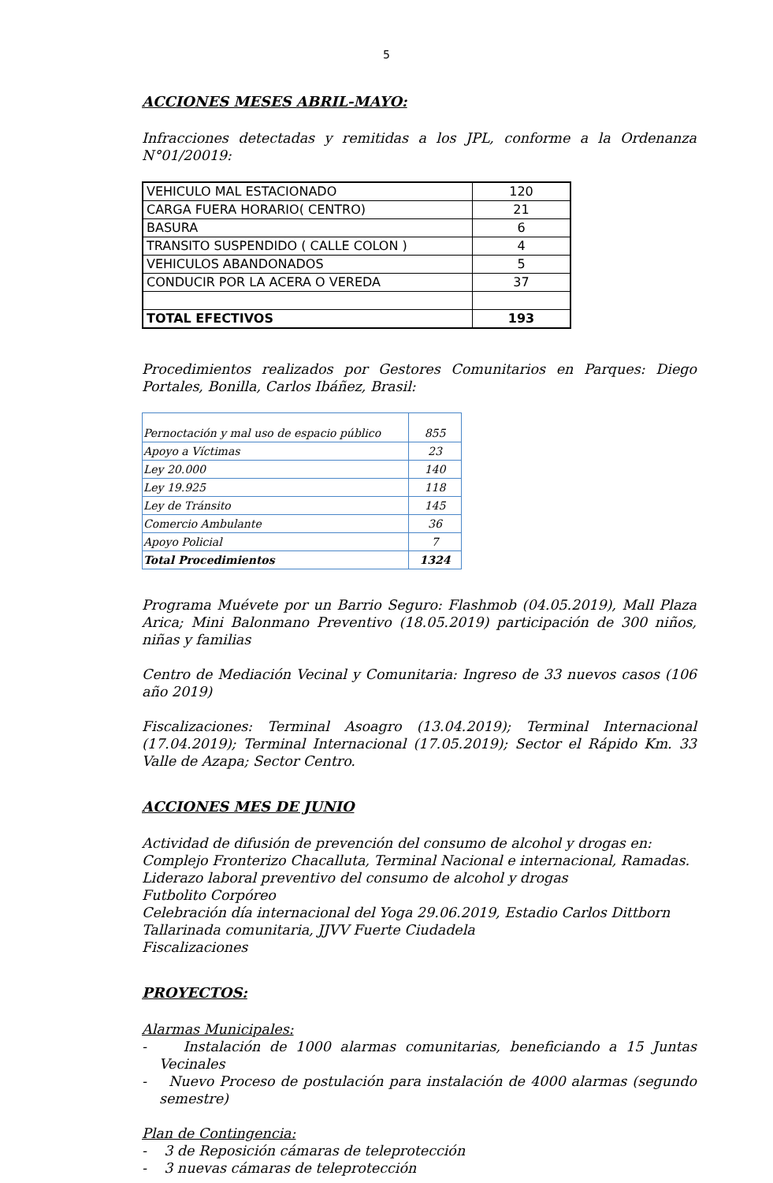5
ACCIONES MESES ABRIL-MAYO:
Infracciones detectadas y remitidas a los JPL, conforme a la Ordenanza N°01/20019:
| VEHICULO MAL ESTACIONADO | 120 |
| CARGA FUERA HORARIO( CENTRO) | 21 |
| BASURA | 6 |
| TRANSITO SUSPENDIDO ( CALLE COLON ) | 4 |
| VEHICULOS ABANDONADOS | 5 |
| CONDUCIR POR LA ACERA O VEREDA | 37 |
| TOTAL EFECTIVOS | 193 |
Procedimientos realizados por Gestores Comunitarios en Parques: Diego Portales, Bonilla, Carlos Ibáñez, Brasil:
| Pernoctación y mal uso de espacio público | 855 |
| Apoyo a Víctimas | 23 |
| Ley 20.000 | 140 |
| Ley 19.925 | 118 |
| Ley de Tránsito | 145 |
| Comercio Ambulante | 36 |
| Apoyo Policial | 7 |
| Total Procedimientos | 1324 |
Programa Muévete por un Barrio Seguro: Flashmob (04.05.2019), Mall Plaza Arica; Mini Balonmano Preventivo (18.05.2019) participación de 300 niños, niñas y familias
Centro de Mediación Vecinal y Comunitaria: Ingreso de 33 nuevos casos (106 año 2019)
Fiscalizaciones: Terminal Asoagro (13.04.2019); Terminal Internacional (17.04.2019); Terminal Internacional (17.05.2019); Sector el Rápido Km. 33 Valle de Azapa; Sector Centro.
ACCIONES MES DE JUNIO
Actividad de difusión de prevención del consumo de alcohol y drogas en: Complejo Fronterizo Chacalluta, Terminal Nacional e internacional, Ramadas.
Liderazo laboral preventivo del consumo de alcohol y drogas
Futbolito Corpóreo
Celebración día internacional del Yoga 29.06.2019, Estadio Carlos Dittborn
Tallarinada comunitaria, JJVV Fuerte Ciudadela
Fiscalizaciones
PROYECTOS:
Alarmas Municipales:
- Instalación de 1000 alarmas comunitarias, beneficiando a 15 Juntas Vecinales
- Nuevo Proceso de postulación para instalación de 4000 alarmas (segundo semestre)
Plan de Contingencia:
- 3 de Reposición cámaras de teleprotección
- 3 nuevas cámaras de teleprotección